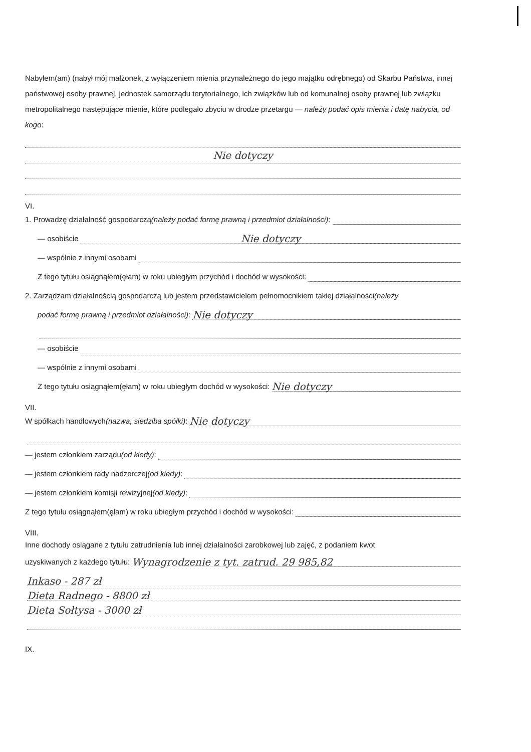Nabyłem(am) (nabył mój małżonek, z wyłączeniem mienia przynależnego do jego majątku odrębnego) od Skarbu Państwa, innej państwowej osoby prawnej, jednostek samorządu terytorialnego, ich związków lub od komunalnej osoby prawnej lub związku metropolitalnego następujące mienie, które podlegało zbyciu w drodze przetargu — należy podać opis mienia i datę nabycia, od kogo:
Nie dotyczy
VI.
1. Prowadzę działalność gospodarczą (należy podać formę prawną i przedmiot działalności):
— osobiście Nie dotyczy
— wspólnie z innymi osobami
Z tego tytułu osiągnąłem(ęłam) w roku ubiegłym przychód i dochód w wysokości:
2. Zarządzam działalnością gospodarczą lub jestem przedstawicielem pełnomocnikiem takiej działalności (należy
podać formę prawną i przedmiot działalności): Nie dotyczy
— osobiście
— wspólnie z innymi osobami
Z tego tytułu osiągnąłem(ęłam) w roku ubiegłym dochód w wysokości: Nie dotyczy
VII.
W spółkach handlowych (nazwa, siedziba spółki): Nie dotyczy
— jestem członkiem zarządu (od kiedy):
— jestem członkiem rady nadzorczej (od kiedy):
— jestem członkiem komisji rewizyjnej (od kiedy):
Z tego tytułu osiągnąłem(ęłam) w roku ubiegłym przychód i dochód w wysokości:
VIII.
Inne dochody osiągane z tytułu zatrudnienia lub innej działalności zarobkowej lub zajęć, z podaniem kwot
uzyskiwanych z każdego tytułu: Wynagrodzenie z tyt. zatrud. 29 985,82
Inkaso - 287 zł
Dieta Radnego - 8800 zł
Dieta Sołtysa - 3000 zł
IX.